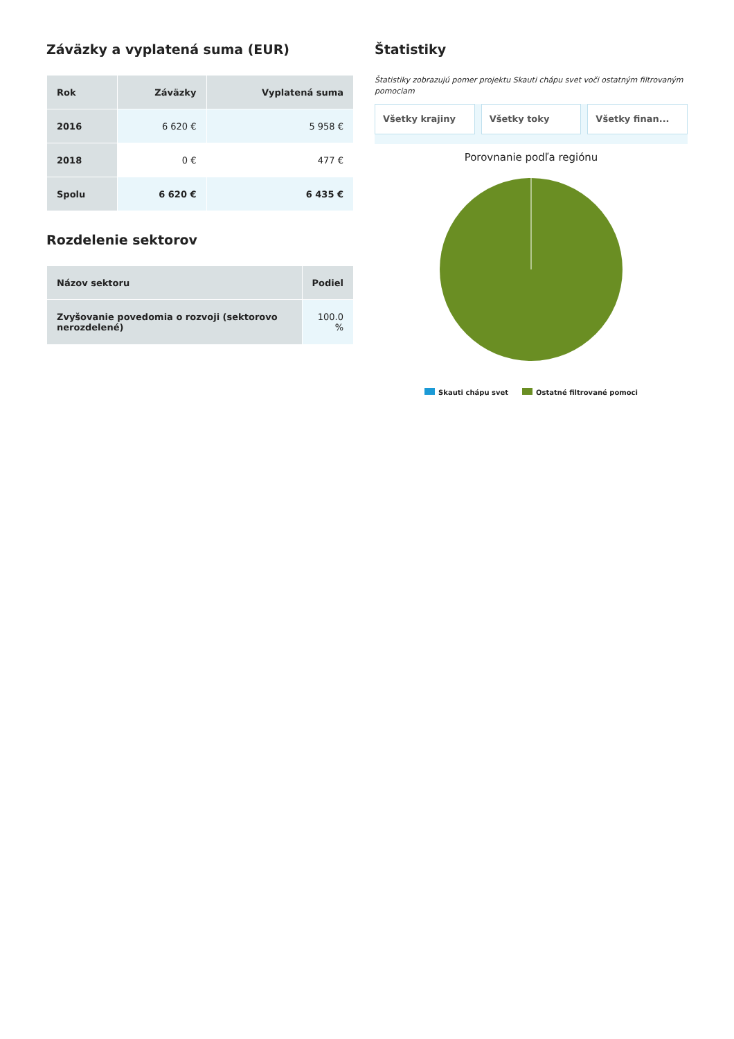Záväzky a vyplatená suma (EUR)
| Rok | Záväzky | Vyplatená suma |
| --- | --- | --- |
| 2016 | 6 620 € | 5 958 € |
| 2018 | 0 € | 477 € |
| Spolu | 6 620 € | 6 435 € |
Rozdelenie sektorov
| Názov sektoru | Podiel |
| --- | --- |
| Zvyšovanie povedomia o rozvoji (sektorovo nerozdelené) | 100.0 % |
Štatistiky
Štatistiky zobrazujú pomer projektu Skauti chápu svet voči ostatným filtrovaným pomociam
Všetky krajiny Všetky toky Všetky finan...
Porovnanie podľa regiónu
Skauti chápu svet Ostatné filtrované pomoci